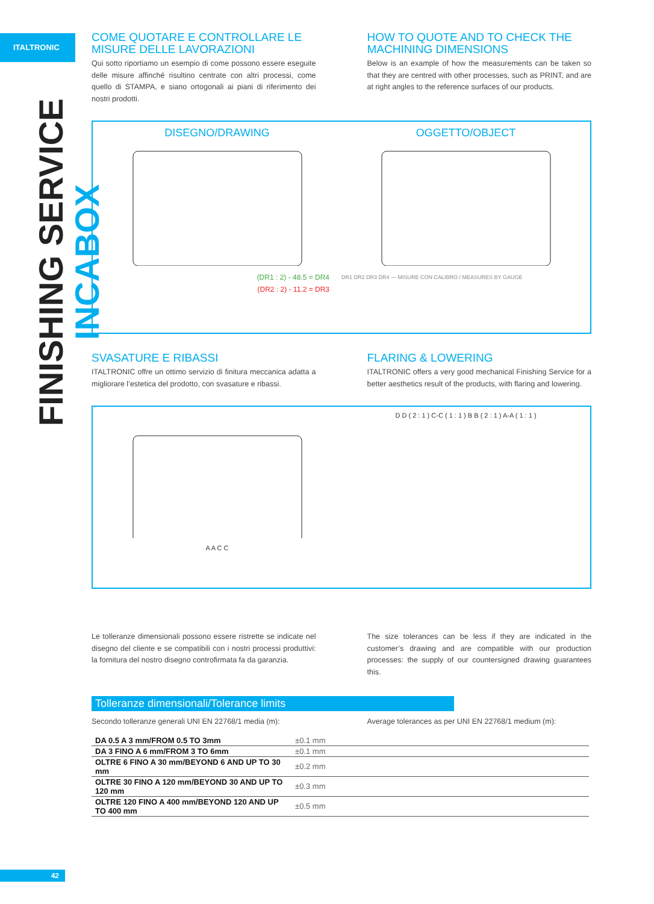ITALTRONIC
FINISHING SERVICE INCABOX
COME QUOTARE E CONTROLLARE LE MISURE DELLE LAVORAZIONI
Qui sotto riportiamo un esempio di come possono essere eseguite delle misure affinché risultino centrate con altri processi, come quello di STAMPA, e siano ortogonali ai piani di riferimento dei nostri prodotti.
HOW TO QUOTE AND TO CHECK THE MACHINING DIMENSIONS
Below is an example of how the measurements can be taken so that they are centred with other processes, such as PRINT, and are at right angles to the reference surfaces of our products.
DISEGNO/DRAWING
(DR1 : 2) - 48.5 = DR4
(DR2 : 2) - 11.2 = DR3
OGGETTO/OBJECT
DR1 DR2 DR3 DR4 — MISURE CON CALIBRO / MEASURES BY GAUGE
SVASATURE E RIBASSI
ITALTRONIC offre un ottimo servizio di finitura meccanica adatta a migliorare l’estetica del prodotto, con svasature e ribassi.
FLARING & LOWERING
ITALTRONIC offers a very good mechanical Finishing Service for a better aesthetics result of the products, with flaring and lowering.
A A C C D D ( 2 : 1 ) C-C ( 1 : 1 ) B B ( 2 : 1 ) A-A ( 1 : 1 )
Le tolleranze dimensionali possono essere ristrette se indicate nel disegno del cliente e se compatibili con i nostri processi produttivi: la fornitura del nostro disegno controfirmata fa da garanzia.
The size tolerances can be less if they are indicated in the customer’s drawing and are compatible with our production processes: the supply of our countersigned drawing guarantees this.
Tolleranze dimensionali/Tolerance limits
Secondo tolleranze generali UNI EN 22768/1 media (m):
Average tolerances as per UNI EN 22768/1 medium (m):
| DA 0.5 A 3 mm/FROM 0.5 TO 3mm | ±0.1 mm |
| DA 3 FINO A 6 mm/FROM 3 TO 6mm | ±0.1 mm |
| OLTRE 6 FINO A 30 mm/BEYOND 6 AND UP TO 30 mm | ±0.2 mm |
| OLTRE 30 FINO A 120 mm/BEYOND 30 AND UP TO 120 mm | ±0.3 mm |
| OLTRE 120 FINO A 400 mm/BEYOND 120 AND UP TO 400 mm | ±0.5 mm |
42